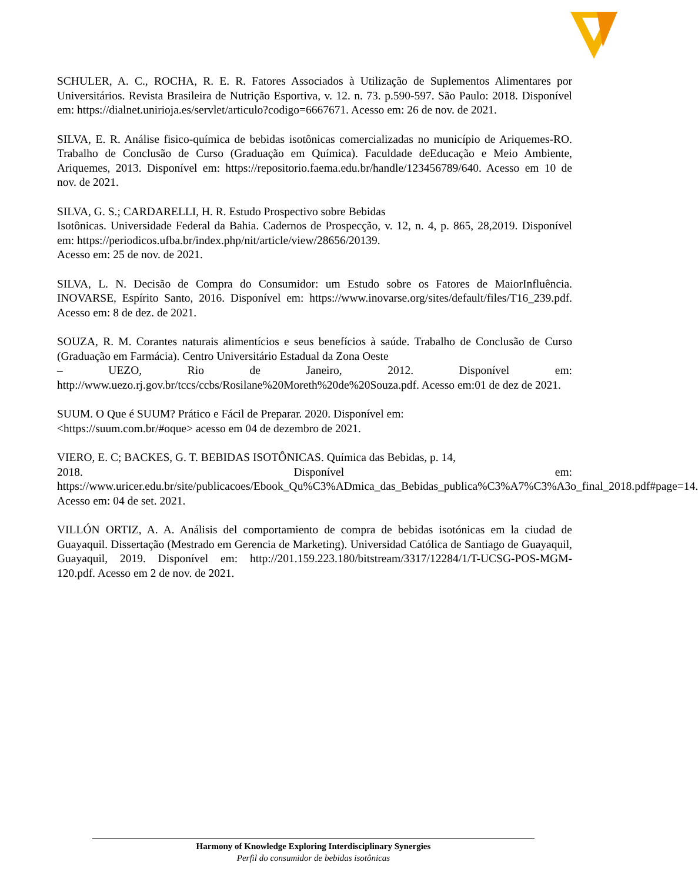SCHULER, A. C., ROCHA, R. E. R. Fatores Associados à Utilização de Suplementos Alimentares por Universitários. Revista Brasileira de Nutrição Esportiva, v. 12. n. 73. p.590-597. São Paulo: 2018. Disponível em: https://dialnet.unirioja.es/servlet/articulo?codigo=6667671. Acesso em: 26 de nov. de 2021.
SILVA, E. R. Análise fisico-química de bebidas isotônicas comercializadas no município de Ariquemes-RO. Trabalho de Conclusão de Curso (Graduação em Química). Faculdade deEducação e Meio Ambiente, Ariquemes, 2013. Disponível em: https://repositorio.faema.edu.br/handle/123456789/640. Acesso em 10 de nov. de 2021.
SILVA, G. S.; CARDARELLI, H. R. Estudo Prospectivo sobre Bebidas
Isotônicas. Universidade Federal da Bahia. Cadernos de Prospecção, v. 12, n. 4, p. 865, 28,2019. Disponível em: https://periodicos.ufba.br/index.php/nit/article/view/28656/20139.
Acesso em: 25 de nov. de 2021.
SILVA, L. N. Decisão de Compra do Consumidor: um Estudo sobre os Fatores de MaiorInfluência. INOVARSE, Espírito Santo, 2016. Disponível em: https://www.inovarse.org/sites/default/files/T16_239.pdf. Acesso em: 8 de dez. de 2021.
SOUZA, R. M. Corantes naturais alimentícios e seus benefícios à saúde. Trabalho de Conclusão de Curso (Graduação em Farmácia). Centro Universitário Estadual da Zona Oeste
– UEZO, Rio de Janeiro, 2012. Disponível em: http://www.uezo.rj.gov.br/tccs/ccbs/Rosilane%20Moreth%20de%20Souza.pdf. Acesso em:01 de dez de 2021.
SUUM. O Que é SUUM? Prático e Fácil de Preparar. 2020. Disponível em:
<https://suum.com.br/#oque> acesso em 04 de dezembro de 2021.
VIERO, E. C; BACKES, G. T. BEBIDAS ISOTÔNICAS. Química das Bebidas, p. 14,
2018. Disponível em: https://www.uricer.edu.br/site/publicacoes/Ebook_Qu%C3%ADmica_das_Bebidas_publica%C3%A7%C3%A3o_final_2018.pdf#page=14. Acesso em: 04 de set. 2021.
VILLÓN ORTIZ, A. A. Análisis del comportamiento de compra de bebidas isotónicas em la ciudad de Guayaquil. Dissertação (Mestrado em Gerencia de Marketing). Universidad Católica de Santiago de Guayaquil, Guayaquil, 2019. Disponível em: http://201.159.223.180/bitstream/3317/12284/1/T-UCSG-POS-MGM-120.pdf. Acesso em 2 de nov. de 2021.
Harmony of Knowledge Exploring Interdisciplinary Synergies
Perfil do consumidor de bebidas isotônicas